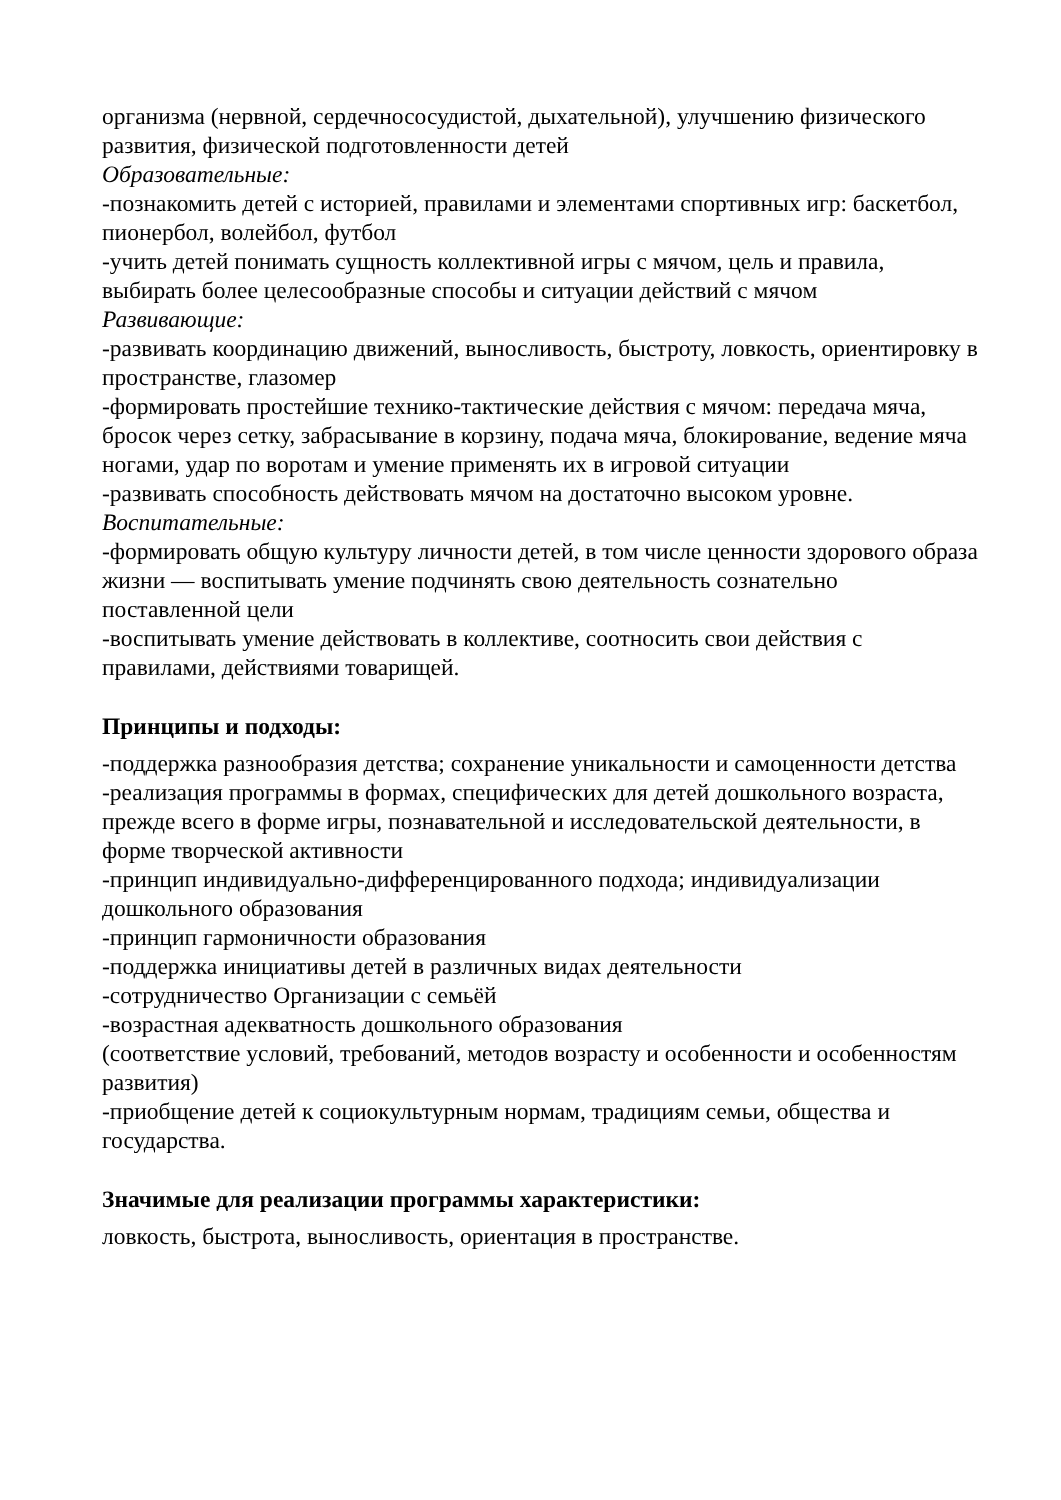организма (нервной, сердечнососудистой, дыхательной), улучшению физического развития, физической подготовленности детей
Образовательные:
-познакомить детей с историей, правилами и элементами спортивных игр: баскетбол, пионербол, волейбол, футбол
-учить детей понимать сущность коллективной игры с мячом, цель и правила, выбирать более целесообразные способы и ситуации действий с мячом
Развивающие:
-развивать координацию движений, выносливость, быстроту, ловкость, ориентировку в пространстве, глазомер
-формировать простейшие технико-тактические действия с мячом: передача мяча, бросок через сетку, забрасывание в корзину, подача мяча, блокирование, ведение мяча ногами, удар по воротам и умение применять их в игровой ситуации
-развивать способность действовать мячом на достаточно высоком уровне.
Воспитательные:
-формировать общую культуру личности детей, в том числе ценности здорового образа жизни — воспитывать умение подчинять свою деятельность сознательно поставленной цели
-воспитывать умение действовать в коллективе, соотносить свои действия с правилами, действиями товарищей.
Принципы и подходы:
-поддержка разнообразия детства; сохранение уникальности и самоценности детства
-реализация программы в формах, специфических для детей дошкольного возраста, прежде всего в форме игры, познавательной и исследовательской деятельности, в форме творческой активности
-принцип индивидуально-дифференцированного подхода; индивидуализации дошкольного образования
-принцип гармоничности образования
-поддержка инициативы детей в различных видах деятельности
-сотрудничество Организации с семьёй
-возрастная адекватность дошкольного образования
(соответствие условий, требований, методов возрасту и особенности и особенностям развития)
-приобщение детей к социокультурным нормам, традициям семьи, общества и государства.
Значимые для реализации программы характеристики:
ловкость, быстрота, выносливость, ориентация в пространстве.